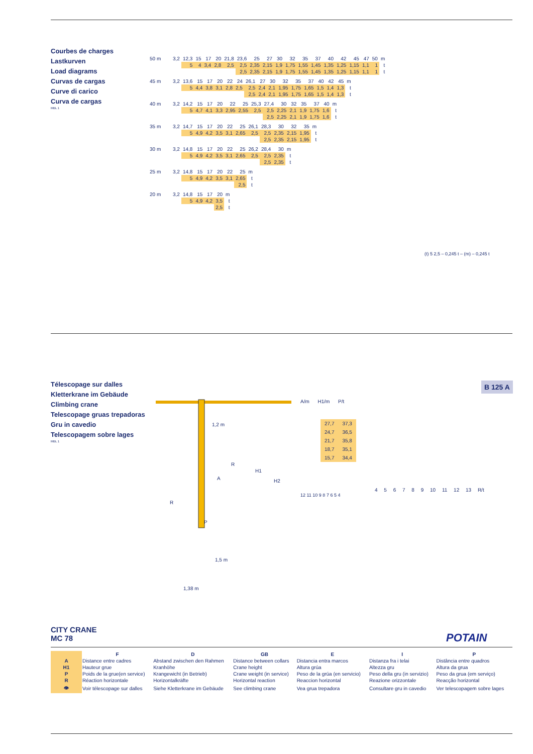Courbes de charges
Lastkurven
Load diagrams
Curvas de cargas
Curve di carico
Curva de cargas
MBL 1
| 50 m | 3,2 | 12,3 | 15 | 17 | 20 | 21,8 | 23,6 | 25 | 27 | 30 | 32 | 35 | 37 | 40 | 42 | 45 | 47 | 50 | m |
| | | 5 | 4 | 3,4 | 2,8 | 2,5 | 2,5 | 2,35 | 2,15 | 1,9 | 1,75 | 1,55 | 1,45 | 1,35 | 1,25 | 1,15 | 1,1 | 1 | t |
| | | | | | | | 2,5 | 2,35 | 2,15 | 1,9 | 1,75 | 1,55 | 1,45 | 1,35 | 1,25 | 1,15 | 1,1 | 1 | t |
| 45 m | 3,2 | 13,6 | 15 | 17 | 20 | 22 | 24 | 26,1 | 27 | 30 | 32 | 35 | 37 | 40 | 42 | 45 | m |
| | | 5 | 4,4 | 3,8 | 3,1 | 2,8 | 2,5 | 2,5 | 2,4 | 2,1 | 1,95 | 1,75 | 1,65 | 1,5 | 1,4 | 1,3 | t |
| | | | | | | | | 2,5 | 2,4 | 2,1 | 1,95 | 1,75 | 1,65 | 1,5 | 1,4 | 1,3 | t |
| 40 m | 3,2 | 14,2 | 15 | 17 | 20 | 22 | 25 | 25,3 | 27,4 | 30 | 32 | 35 | 37 | 40 | m |
| | | 5 | 4,7 | 4,1 | 3,3 | 2,95 | 2,55 | 2,5 | 2,5 | 2,25 | 2,1 | 1,9 | 1,75 | 1,6 | t |
| | | | | | | | | | 2,5 | 2,25 | 2,1 | 1,9 | 1,75 | 1,6 | t |
| 35 m | 3,2 | 14,7 | 15 | 17 | 20 | 22 | 25 | 26,1 | 28,3 | 30 | 32 | 35 | m |
| | | 5 | 4,9 | 4,2 | 3,5 | 3,1 | 2,65 | 2,5 | 2,5 | 2,35 | 2,15 | 1,95 | t |
| | | | | | | | | | 2,5 | 2,35 | 2,15 | 1,95 | t |
| 30 m | 3,2 | 14,8 | 15 | 17 | 20 | 22 | 25 | 26,2 | 28,4 | 30 | m |
| | | 5 | 4,9 | 4,2 | 3,5 | 3,1 | 2,65 | 2,5 | 2,5 | 2,35 | t |
| | | | | | | | | | 2,5 | 2,35 | t |
| 25 m | 3,2 | 14,8 | 15 | 17 | 20 | 22 | 25 | m |
| | | 5 | 4,9 | 4,2 | 3,5 | 3,1 | 2,65 | t |
| | | | | | | | 2,5 | t |
| 20 m | 3,2 | 14,8 | 15 | 17 | 20 | m |
| | | 5 | 4,9 | 4,2 | 3,5 | t |
| | | | | | 2,5 | t |
(t) 5 2,5 – 0,245 t – (m) – 0,245 t
Télescopage sur dalles
Kletterkrane im Gebäude
Climbing crane
Telescopage gruas trepadoras
Gru in cavedio
Telescopagem sobre lages
MBL 1
1,2 m
R
A
H1
H2
R
P
B 125 A
A/m H1/m P/t
| 27,7 | 37,3 |
| 24,7 | 36,5 |
| 21,7 | 35,8 |
| 18,7 | 35,1 |
| 15,7 | 34,4 |
4 5 6 7 8 9 10 11 12 13 R/t
12 11 10 9 8 7 6 5 4
1,5 m
1,38 m
CITY CRANE
MC 78
POTAIN
| | F | D | GB | E | I | P |
| --- | --- | --- | --- | --- | --- | --- |
| A | Distance entre cadres | Abstand zwischen den Rahmen | Distance between collars | Distancia entra marcos | Distanza fra i telai | Distância entre quadros |
| H1 | Hauteur grue | Kranhöhe | Crane height | Altura grúa | Altezza gru | Altura da grua |
| P | Poids de la grue(en service) | Krangewicht (in Betrieb) | Crane weight (in service) | Peso de la grúa (en servicio) | Peso della gru (in servizio) | Peso da grua (em serviço) |
| R | Réaction horizontale | Horizontalkräfte | Horizontal reaction | Reaccion horizontal | Reazione orizzontale | Reacção horizontal |
| 👁 | Voir télescopage sur dalles | Siehe Kletterkrane im Gebäude | See climbing crane | Vea grua trepadora | Consultare gru in cavedio | Ver telescopagem sobre lages |